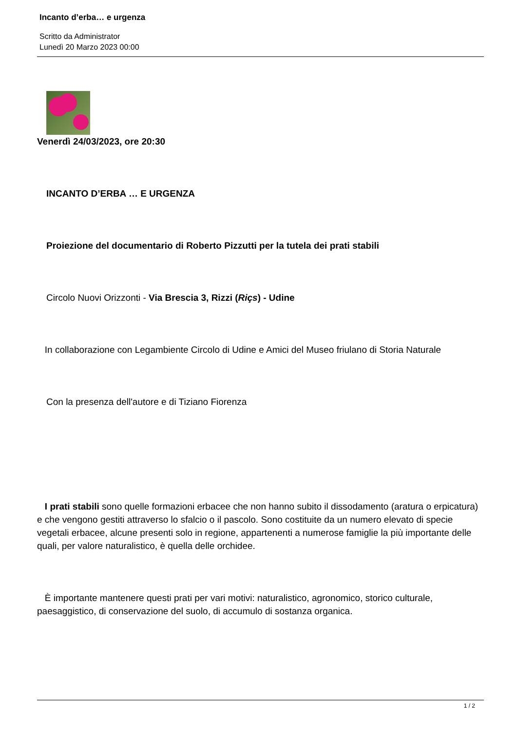Incanto d’erba… e urgenza
Scritto da Administrator
Lunedì 20 Marzo 2023 00:00
Venerdì 24/03/2023, ore 20:30
INCANTO D’ERBA … E URGENZA
Proiezione del documentario di Roberto Pizzutti per la tutela dei prati stabili
Circolo Nuovi Orizzonti - Via Brescia 3, Rizzi (Riçs) - Udine
In collaborazione con Legambiente Circolo di Udine e Amici del Museo friulano di Storia Naturale
Con la presenza dell'autore e di Tiziano Fiorenza
I prati stabili sono quelle formazioni erbacee che non hanno subito il dissodamento (aratura o erpicatura) e che vengono gestiti attraverso lo sfalcio o il pascolo. Sono costituite da un numero elevato di specie vegetali erbacee, alcune presenti solo in regione, appartenenti a numerose famiglie la più importante delle quali, per valore naturalistico, è quella delle orchidee.
È importante mantenere questi prati per vari motivi: naturalistico, agronomico, storico culturale, paesaggistico, di conservazione del suolo, di accumulo di sostanza organica.
1 / 2